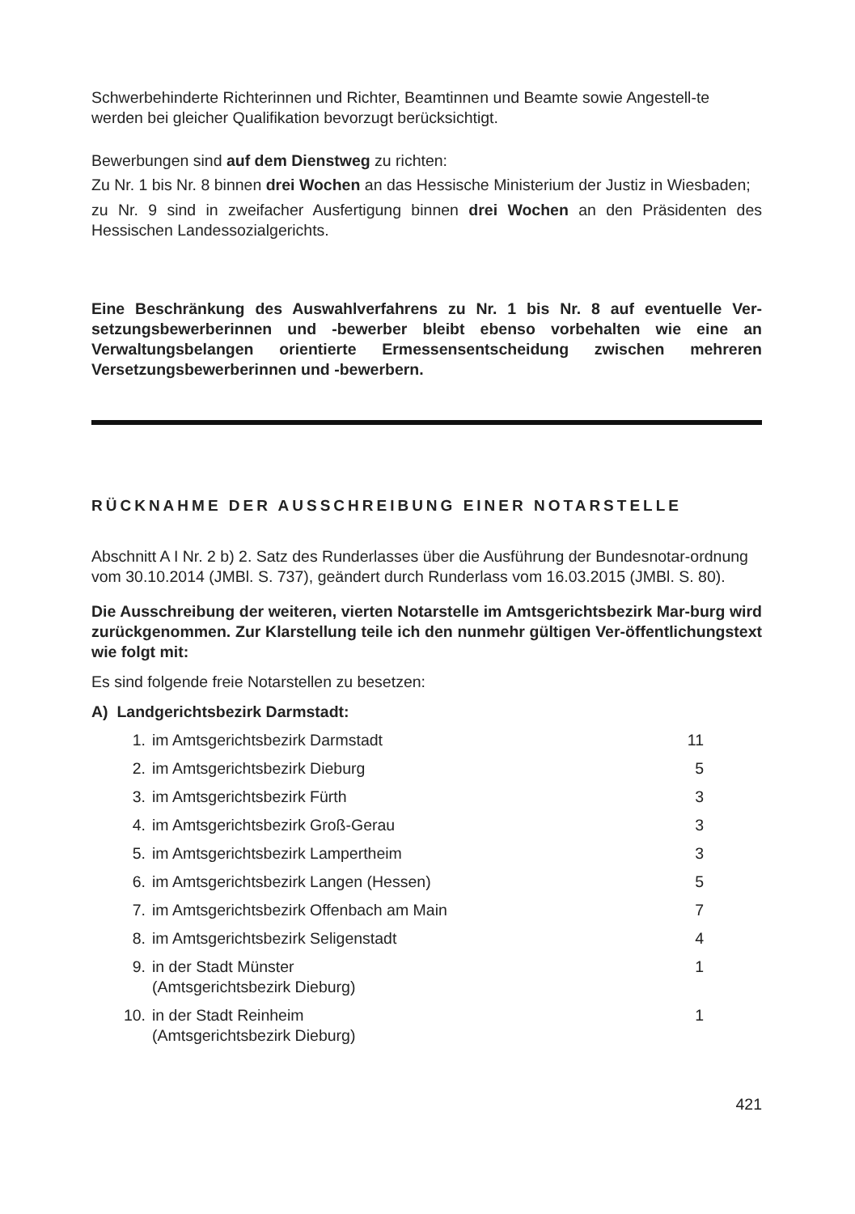Schwerbehinderte Richterinnen und Richter, Beamtinnen und Beamte sowie Angestell-te werden bei gleicher Qualifikation bevorzugt berücksichtigt.
Bewerbungen sind auf dem Dienstweg zu richten:
Zu Nr. 1 bis Nr. 8 binnen drei Wochen an das Hessische Ministerium der Justiz in Wiesbaden;
zu Nr. 9 sind in zweifacher Ausfertigung binnen drei Wochen an den Präsidenten des Hessischen Landessozialgerichts.
Eine Beschränkung des Auswahlverfahrens zu Nr. 1 bis Nr. 8 auf eventuelle Ver-setzungsbewerberinnen und -bewerber bleibt ebenso vorbehalten wie eine an Verwaltungsbelangen orientierte Ermessensentscheidung zwischen mehreren Versetzungsbewerberinnen und -bewerbern.
RÜCKNAHME DER AUSSCHREIBUNG EINER NOTARSTELLE
Abschnitt A I Nr. 2 b) 2. Satz des Runderlasses über die Ausführung der Bundesnotar-ordnung vom 30.10.2014 (JMBl. S. 737), geändert durch Runderlass vom 16.03.2015 (JMBl. S. 80).
Die Ausschreibung der weiteren, vierten Notarstelle im Amtsgerichtsbezirk Mar-burg wird zurückgenommen. Zur Klarstellung teile ich den nunmehr gültigen Ver-öffentlichungstext wie folgt mit:
Es sind folgende freie Notarstellen zu besetzen:
A) Landgerichtsbezirk Darmstadt:
| 1. | im Amtsgerichtsbezirk Darmstadt | 11 |
| 2. | im Amtsgerichtsbezirk Dieburg | 5 |
| 3. | im Amtsgerichtsbezirk Fürth | 3 |
| 4. | im Amtsgerichtsbezirk Groß-Gerau | 3 |
| 5. | im Amtsgerichtsbezirk Lampertheim | 3 |
| 6. | im Amtsgerichtsbezirk Langen (Hessen) | 5 |
| 7. | im Amtsgerichtsbezirk Offenbach am Main | 7 |
| 8. | im Amtsgerichtsbezirk Seligenstadt | 4 |
| 9. | in der Stadt Münster (Amtsgerichtsbezirk Dieburg) | 1 |
| 10. | in der Stadt Reinheim (Amtsgerichtsbezirk Dieburg) | 1 |
421